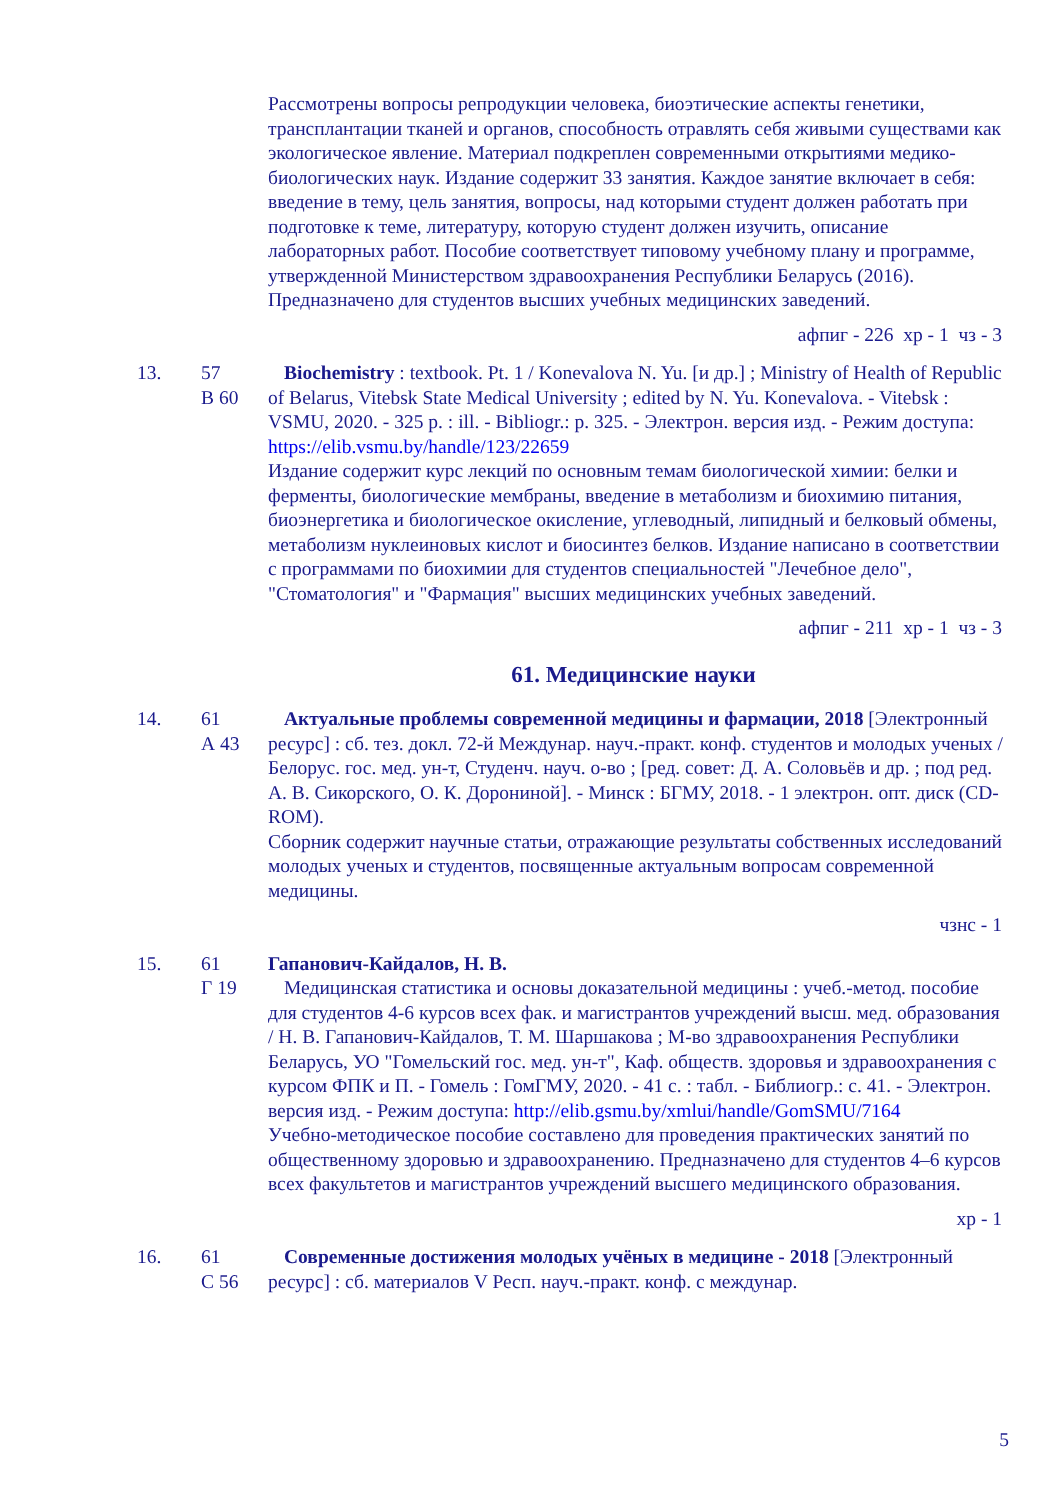Рассмотрены вопросы репродукции человека, биоэтические аспекты генетики, трансплантации тканей и органов, способность отравлять себя живыми существами как экологическое явление. Материал подкреплен современными открытиями медико-биологических наук. Издание содержит 33 занятия. Каждое занятие включает в себя: введение в тему, цель занятия, вопросы, над которыми студент должен работать при подготовке к теме, литературу, которую студент должен изучить, описание лабораторных работ. Пособие соответствует типовому учебному плану и программе, утвержденной Министерством здравоохранения Республики Беларусь (2016). Предназначено для студентов высших учебных медицинских заведений.
афпиг - 226 хр - 1 чз - 3
13. 57
В 60
Biochemistry : textbook. Pt. 1 / Konevalova N. Yu. [и др.] ; Ministry of Health of Republic of Belarus, Vitebsk State Medical University ; edited by N. Yu. Konevalova. - Vitebsk : VSMU, 2020. - 325 p. : ill. - Bibliogr.: p. 325. - Электрон. версия изд. - Режим доступа: https://elib.vsmu.by/handle/123/22659
Издание содержит курс лекций по основным темам биологической химии: белки и ферменты, биологические мембраны, введение в метаболизм и биохимию питания, биоэнергетика и биологическое окисление, углеводный, липидный и белковый обмены, метаболизм нуклеиновых кислот и биосинтез белков. Издание написано в соответствии с программами по биохимии для студентов специальностей "Лечебное дело", "Стоматология" и "Фармация" высших медицинских учебных заведений.
афпиг - 211 хр - 1 чз - 3
61. Медицинские науки
14. 61
А 43
Актуальные проблемы современной медицины и фармации, 2018 [Электронный ресурс] : сб. тез. докл. 72-й Междунар. науч.-практ. конф. студентов и молодых ученых / Белорус. гос. мед. ун-т, Студенч. науч. о-во ; [ред. совет: Д. А. Соловьёв и др. ; под ред. А. В. Сикорского, О. К. Дорониной]. - Минск : БГМУ, 2018. - 1 электрон. опт. диск (CD-ROM).
Сборник содержит научные статьи, отражающие результаты собственных исследований молодых ученых и студентов, посвященные актуальным вопросам современной медицины.
чзнс - 1
15. 61
Г 19
Гапанович-Кайдалов, Н. В.
Медицинская статистика и основы доказательной медицины : учеб.-метод. пособие для студентов 4-6 курсов всех фак. и магистрантов учреждений высш. мед. образования / Н. В. Гапанович-Кайдалов, Т. М. Шаршакова ; М-во здравоохранения Республики Беларусь, УО "Гомельский гос. мед. ун-т", Каф. обществ. здоровья и здравоохранения с курсом ФПК и П. - Гомель : ГомГМУ, 2020. - 41 с. : табл. - Библиогр.: с. 41. - Электрон. версия изд. - Режим доступа: http://elib.gsmu.by/xmlui/handle/GomSMU/7164
Учебно-методическое пособие составлено для проведения практических занятий по общественному здоровью и здравоохранению. Предназначено для студентов 4–6 курсов всех факультетов и магистрантов учреждений высшего медицинского образования.
хр - 1
16. 61
С 56
Современные достижения молодых учёных в медицине - 2018 [Электронный ресурс] : сб. материалов V Респ. науч.-практ. конф. с междунар.
5